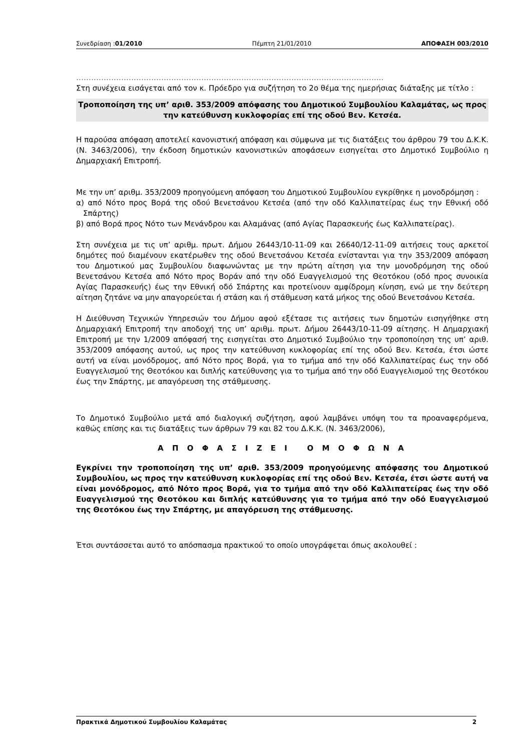Συνεδρίαση :01/2010 Πέμπτη 21/01/2010 ΑΠΟΦΑΣΗ 003/2010
…………………………………………………………………………………………………………...
Στη συνέχεια εισάγεται από τον κ. Πρόεδρο για συζήτηση το 2ο θέμα της ημερήσιας διάταξης με τίτλο :
Τροποποίηση της υπ’ αριθ. 353/2009 απόφασης του Δημοτικού Συμβουλίου Καλαμάτας, ως προς την κατεύθυνση κυκλοφορίας επί της οδού Βεν. Κετσέα.
Η παρούσα απόφαση αποτελεί κανονιστική απόφαση και σύμφωνα με τις διατάξεις του άρθρου 79 του Δ.Κ.Κ. (Ν. 3463/2006), την έκδοση δημοτικών κανονιστικών αποφάσεων εισηγείται στο Δημοτικό Συμβούλιο η Δημαρχιακή Επιτροπή.
Με την υπ’ αριθμ. 353/2009 προηγούμενη απόφαση του Δημοτικού Συμβουλίου εγκρίθηκε η μονοδρόμηση :
α) από Νότο προς Βορά της οδού Βενετσάνου Κετσέα (από την οδό Καλλιπατείρας έως την Εθνική οδό Σπάρτης)
β) από Βορά προς Νότο των Μενάνδρου και Αλαμάνας (από Αγίας Παρασκευής έως Καλλιπατείρας).
Στη συνέχεια με τις υπ’ αριθμ. πρωτ. Δήμου 26443/10-11-09 και 26640/12-11-09 αιτήσεις τους αρκετοί δημότες πού διαμένουν εκατέρωθεν της οδού Βενετσάνου Κετσέα ενίστανται για την 353/2009 απόφαση του Δημοτικού μας Συμβουλίου διαφωνώντας με την πρώτη αίτηση για την μονοδρόμηση της οδού Βενετσάνου Κετσέα από Νότο προς Βοράν από την οδό Ευαγγελισμού της Θεοτόκου (οδό προς συνοικία Αγίας Παρασκευής) έως την Εθνική οδό Σπάρτης και προτείνουν αμφίδρομη κίνηση, ενώ με την δεύτερη αίτηση ζητάνε να μην απαγορεύεται ή στάση και ή στάθμευση κατά μήκος της οδού Βενετσάνου Κετσέα.
Η Διεύθυνση Τεχνικών Υπηρεσιών του Δήμου αφού εξέτασε τις αιτήσεις των δημοτών εισηγήθηκε στη Δημαρχιακή Επιτροπή την αποδοχή της υπ’ αριθμ. πρωτ. Δήμου 26443/10-11-09 αίτησης. Η Δημαρχιακή Επιτροπή με την 1/2009 απόφασή της εισηγείται στο Δημοτικό Συμβούλιο την τροποποίηση της υπ’ αριθ. 353/2009 απόφασης αυτού, ως προς την κατεύθυνση κυκλοφορίας επί της οδού Βεν. Κετσέα, έτσι ώστε αυτή να είναι μονόδρομος, από Νότο προς Βορά, για το τμήμα από την οδό Καλλιπατείρας έως την οδό Ευαγγελισμού της Θεοτόκου και διπλής κατεύθυνσης για το τμήμα από την οδό Ευαγγελισμού της Θεοτόκου έως την Σπάρτης, με απαγόρευση της στάθμευσης.
Το Δημοτικό Συμβούλιο μετά από διαλογική συζήτηση, αφού λαμβάνει υπόψη του τα προαναφερόμενα, καθώς επίσης και τις διατάξεις των άρθρων 79 και 82 του Δ.Κ.Κ. (Ν. 3463/2006),
Α Π Ο Φ Α Σ Ι Ζ Ε Ι Ο Μ Ο Φ Ω Ν Α
Εγκρίνει την τροποποίηση της υπ’ αριθ. 353/2009 προηγούμενης απόφασης του Δημοτικού Συμβουλίου, ως προς την κατεύθυνση κυκλοφορίας επί της οδού Βεν. Κετσέα, έτσι ώστε αυτή να είναι μονόδρομος, από Νότο προς Βορά, για το τμήμα από την οδό Καλλιπατείρας έως την οδό Ευαγγελισμού της Θεοτόκου και διπλής κατεύθυνσης για το τμήμα από την οδό Ευαγγελισμού της Θεοτόκου έως την Σπάρτης, με απαγόρευση της στάθμευσης.
Έτσι συντάσσεται αυτό το απόσπασμα πρακτικού το οποίο υπογράφεται όπως ακολουθεί :
Πρακτικά Δημοτικού Συμβουλίου Καλαμάτας 2